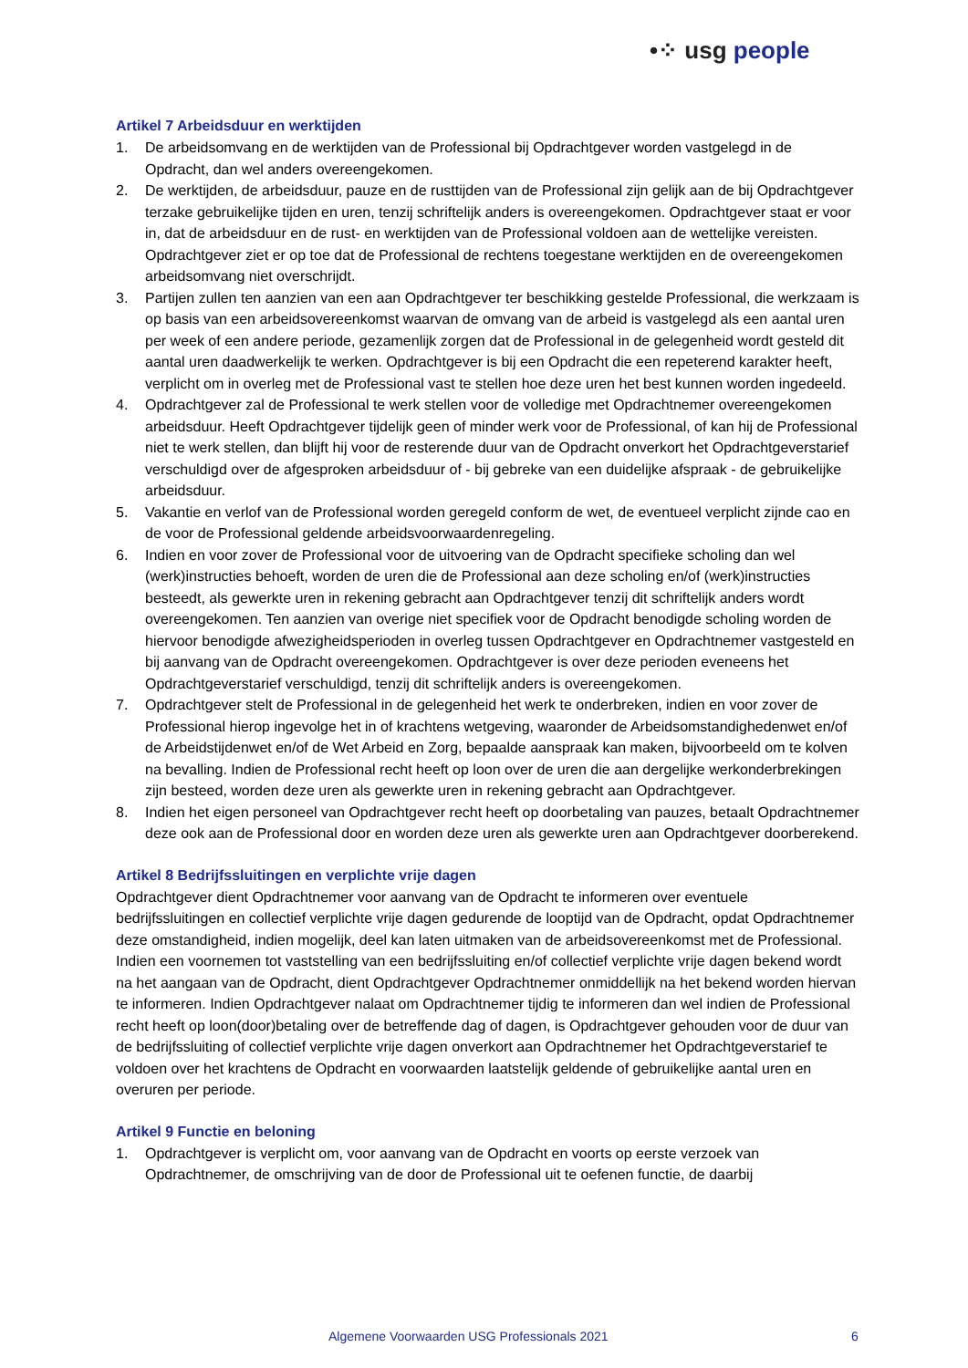•⁘ usg people
Artikel 7 Arbeidsduur en werktijden
1. De arbeidsomvang en de werktijden van de Professional bij Opdrachtgever worden vastgelegd in de Opdracht, dan wel anders overeengekomen.
2. De werktijden, de arbeidsduur, pauze en de rusttijden van de Professional zijn gelijk aan de bij Opdrachtgever terzake gebruikelijke tijden en uren, tenzij schriftelijk anders is overeengekomen. Opdrachtgever staat er voor in, dat de arbeidsduur en de rust- en werktijden van de Professional voldoen aan de wettelijke vereisten. Opdrachtgever ziet er op toe dat de Professional de rechtens toegestane werktijden en de overeengekomen arbeidsomvang niet overschrijdt.
3. Partijen zullen ten aanzien van een aan Opdrachtgever ter beschikking gestelde Professional, die werkzaam is op basis van een arbeidsovereenkomst waarvan de omvang van de arbeid is vastgelegd als een aantal uren per week of een andere periode, gezamenlijk zorgen dat de Professional in de gelegenheid wordt gesteld dit aantal uren daadwerkelijk te werken. Opdrachtgever is bij een Opdracht die een repeterend karakter heeft, verplicht om in overleg met de Professional vast te stellen hoe deze uren het best kunnen worden ingedeeld.
4. Opdrachtgever zal de Professional te werk stellen voor de volledige met Opdrachtnemer overeengekomen arbeidsduur. Heeft Opdrachtgever tijdelijk geen of minder werk voor de Professional, of kan hij de Professional niet te werk stellen, dan blijft hij voor de resterende duur van de Opdracht onverkort het Opdrachtgeverstarief verschuldigd over de afgesproken arbeidsduur of - bij gebreke van een duidelijke afspraak - de gebruikelijke arbeidsduur.
5. Vakantie en verlof van de Professional worden geregeld conform de wet, de eventueel verplicht zijnde cao en de voor de Professional geldende arbeidsvoorwaardenregeling.
6. Indien en voor zover de Professional voor de uitvoering van de Opdracht specifieke scholing dan wel (werk)instructies behoeft, worden de uren die de Professional aan deze scholing en/of (werk)instructies besteedt, als gewerkte uren in rekening gebracht aan Opdrachtgever tenzij dit schriftelijk anders wordt overeengekomen. Ten aanzien van overige niet specifiek voor de Opdracht benodigde scholing worden de hiervoor benodigde afwezigheidsperioden in overleg tussen Opdrachtgever en Opdrachtnemer vastgesteld en bij aanvang van de Opdracht overeengekomen. Opdrachtgever is over deze perioden eveneens het Opdrachtgeverstarief verschuldigd, tenzij dit schriftelijk anders is overeengekomen.
7. Opdrachtgever stelt de Professional in de gelegenheid het werk te onderbreken, indien en voor zover de Professional hierop ingevolge het in of krachtens wetgeving, waaronder de Arbeidsomstandighedenwet en/of de Arbeidstijdenwet en/of de Wet Arbeid en Zorg, bepaalde aanspraak kan maken, bijvoorbeeld om te kolven na bevalling. Indien de Professional recht heeft op loon over de uren die aan dergelijke werkonderbrekingen zijn besteed, worden deze uren als gewerkte uren in rekening gebracht aan Opdrachtgever.
8. Indien het eigen personeel van Opdrachtgever recht heeft op doorbetaling van pauzes, betaalt Opdrachtnemer deze ook aan de Professional door en worden deze uren als gewerkte uren aan Opdrachtgever doorberekend.
Artikel 8 Bedrijfssluitingen en verplichte vrije dagen
Opdrachtgever dient Opdrachtnemer voor aanvang van de Opdracht te informeren over eventuele bedrijfssluitingen en collectief verplichte vrije dagen gedurende de looptijd van de Opdracht, opdat Opdrachtnemer deze omstandigheid, indien mogelijk, deel kan laten uitmaken van de arbeidsovereenkomst met de Professional. Indien een voornemen tot vaststelling van een bedrijfssluiting en/of collectief verplichte vrije dagen bekend wordt na het aangaan van de Opdracht, dient Opdrachtgever Opdrachtnemer onmiddellijk na het bekend worden hiervan te informeren. Indien Opdrachtgever nalaat om Opdrachtnemer tijdig te informeren dan wel indien de Professional recht heeft op loon(door)betaling over de betreffende dag of dagen, is Opdrachtgever gehouden voor de duur van de bedrijfssluiting of collectief verplichte vrije dagen onverkort aan Opdrachtnemer het Opdrachtgeverstarief te voldoen over het krachtens de Opdracht en voorwaarden laatstelijk geldende of gebruikelijke aantal uren en overuren per periode.
Artikel 9 Functie en beloning
1. Opdrachtgever is verplicht om, voor aanvang van de Opdracht en voorts op eerste verzoek van Opdrachtnemer, de omschrijving van de door de Professional uit te oefenen functie, de daarbij
Algemene Voorwaarden USG Professionals 2021 6